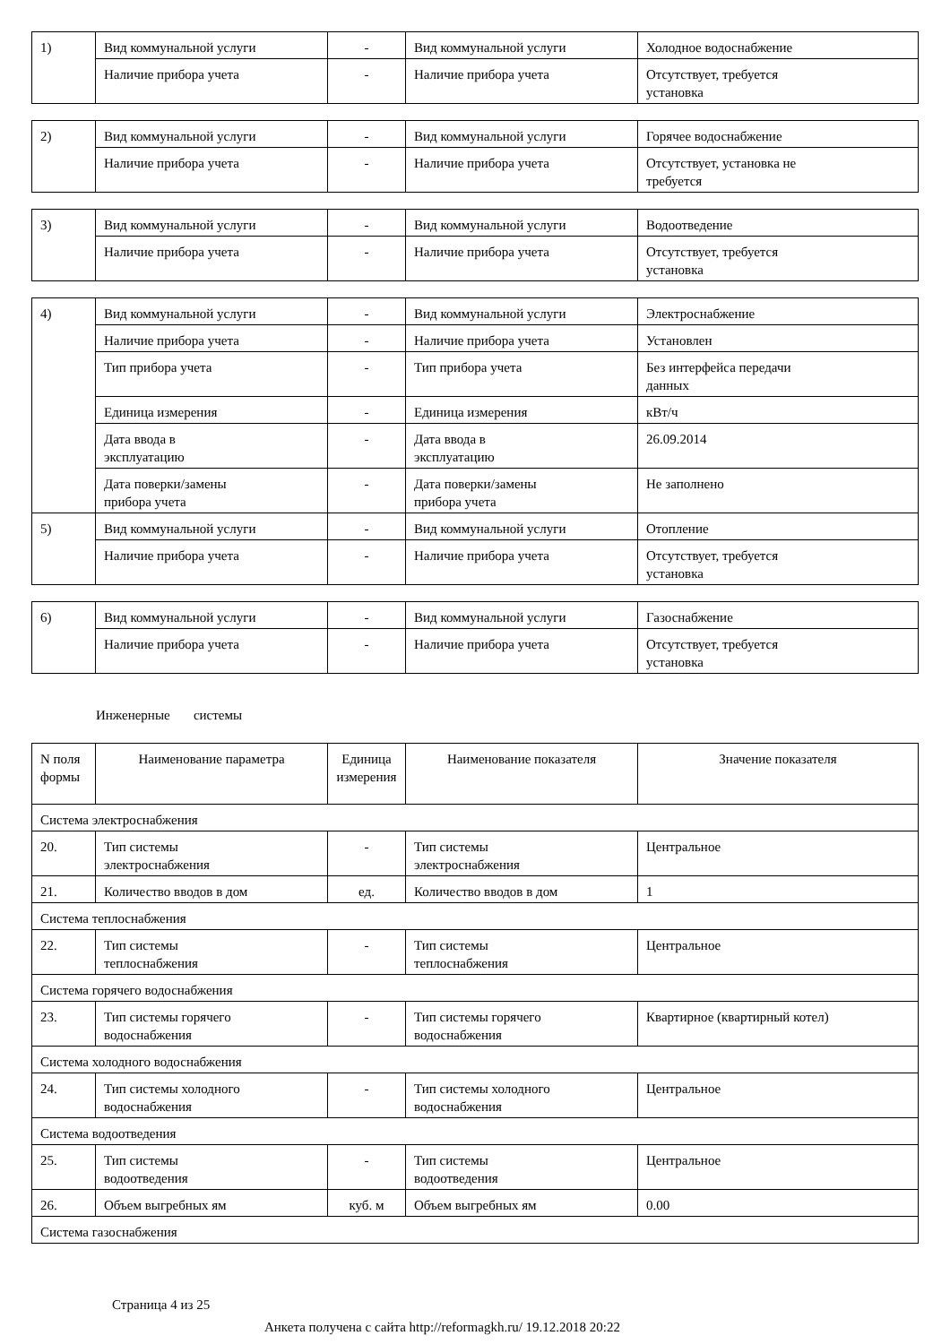| 1) | Вид коммунальной услуги | - | Вид коммунальной услуги | Холодное водоснабжение |
| | Наличие прибора учета | - | Наличие прибора учета | Отсутствует, требуется установка |
| 2) | Вид коммунальной услуги | - | Вид коммунальной услуги | Горячее водоснабжение |
| | Наличие прибора учета | - | Наличие прибора учета | Отсутствует, установка не требуется |
| 3) | Вид коммунальной услуги | - | Вид коммунальной услуги | Водоотведение |
| | Наличие прибора учета | - | Наличие прибора учета | Отсутствует, требуется установка |
| 4) | Вид коммунальной услуги | - | Вид коммунальной услуги | Электроснабжение |
| | Наличие прибора учета | - | Наличие прибора учета | Установлен |
| | Тип прибора учета | - | Тип прибора учета | Без интерфейса передачи данных |
| | Единица измерения | - | Единица измерения | кВт/ч |
| | Дата ввода в эксплуатацию | - | Дата ввода в эксплуатацию | 26.09.2014 |
| | Дата поверки/замены прибора учета | - | Дата поверки/замены прибора учета | Не заполнено |
| 5) | Вид коммунальной услуги | - | Вид коммунальной услуги | Отопление |
| | Наличие прибора учета | - | Наличие прибора учета | Отсутствует, требуется установка |
| 6) | Вид коммунальной услуги | - | Вид коммунальной услуги | Газоснабжение |
| | Наличие прибора учета | - | Наличие прибора учета | Отсутствует, требуется установка |
Инженерные системы
| N поля формы | Наименование параметра | Единица измерения | Наименование показателя | Значение показателя |
| --- | --- | --- | --- | --- |
| Система электроснабжения | | | | |
| 20. | Тип системы электроснабжения | - | Тип системы электроснабжения | Центральное |
| 21. | Количество вводов в дом | ед. | Количество вводов в дом | 1 |
| Система теплоснабжения | | | | |
| 22. | Тип системы теплоснабжения | - | Тип системы теплоснабжения | Центральное |
| Система горячего водоснабжения | | | | |
| 23. | Тип системы горячего водоснабжения | - | Тип системы горячего водоснабжения | Квартирное (квартирный котел) |
| Система холодного водоснабжения | | | | |
| 24. | Тип системы холодного водоснабжения | - | Тип системы холодного водоснабжения | Центральное |
| Система водоотведения | | | | |
| 25. | Тип системы водоотведения | - | Тип системы водоотведения | Центральное |
| 26. | Объем выгребных ям | куб. м | Объем выгребных ям | 0.00 |
| Система газоснабжения | | | | |
Страница 4 из 25
Анкета получена с сайта http://reformagkh.ru/ 19.12.2018 20:22